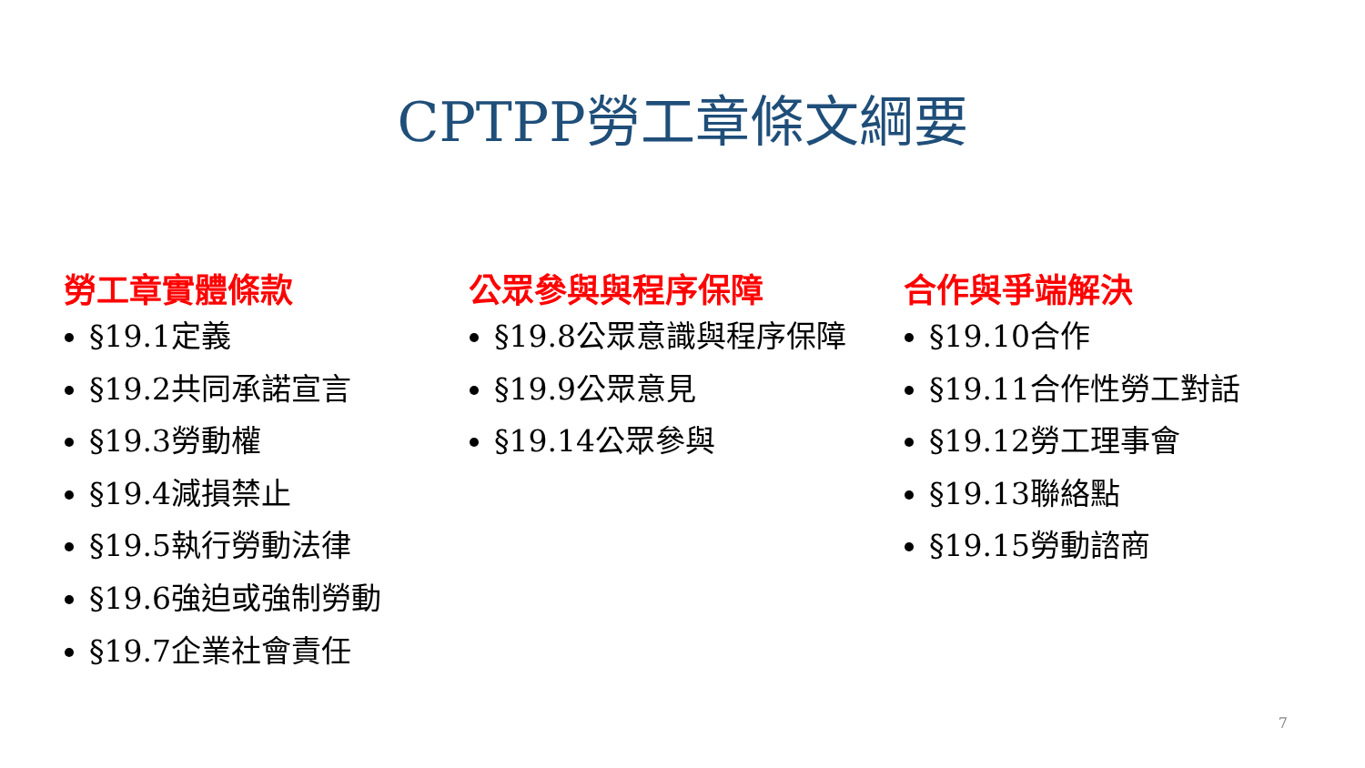CPTPP勞工章條文綱要
勞工章實體條款
§19.1定義
§19.2共同承諾宣言
§19.3勞動權
§19.4減損禁止
§19.5執行勞動法律
§19.6強迫或強制勞動
§19.7企業社會責任
公眾參與與程序保障
§19.8公眾意識與程序保障
§19.9公眾意見
§19.14公眾參與
合作與爭端解決
§19.10合作
§19.11合作性勞工對話
§19.12勞工理事會
§19.13聯絡點
§19.15勞動諮商
7